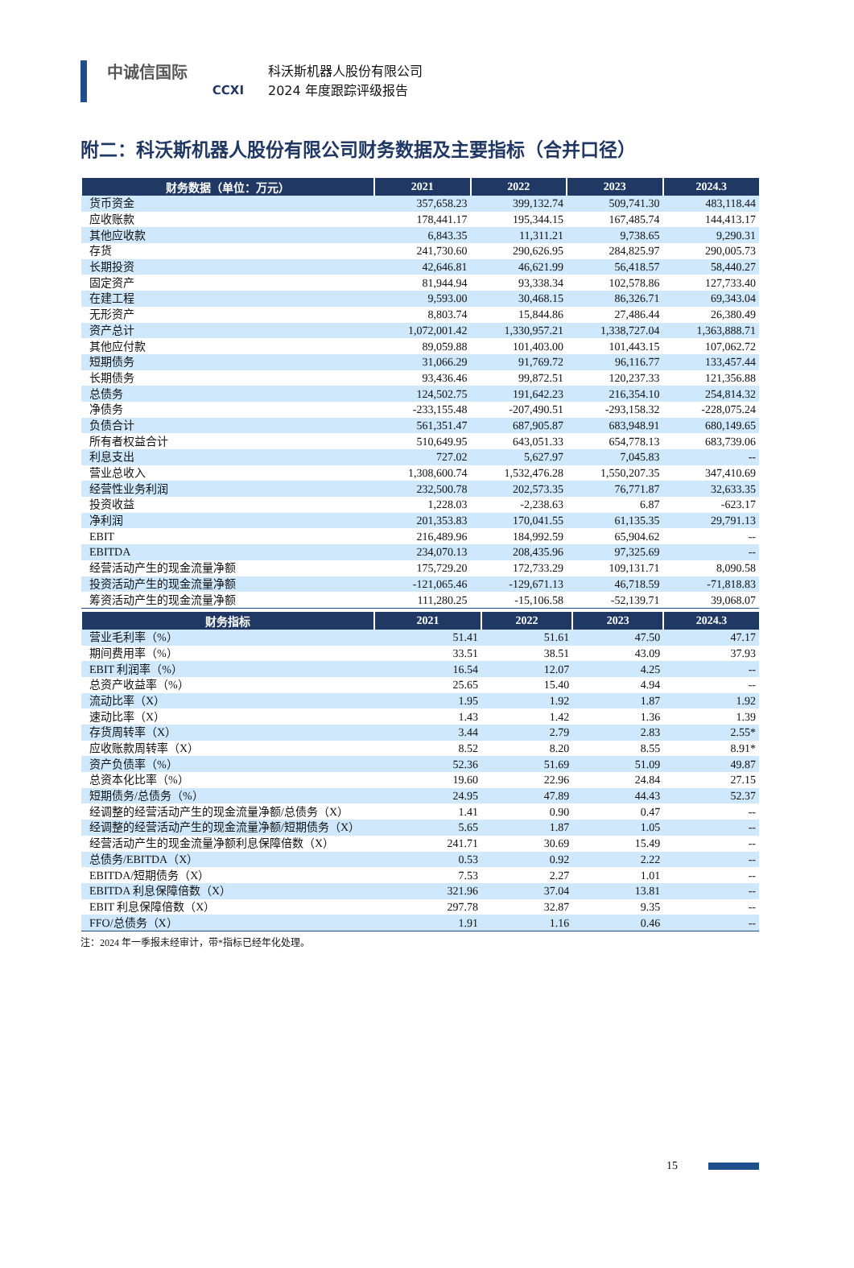中诚信国际
CCXI
科沃斯机器人股份有限公司
2024 年度跟踪评级报告
附二：科沃斯机器人股份有限公司财务数据及主要指标（合并口径）
| 财务数据（单位：万元） | 2021 | 2022 | 2023 | 2024.3 |
| --- | --- | --- | --- | --- |
| 货币资金 | 357,658.23 | 399,132.74 | 509,741.30 | 483,118.44 |
| 应收账款 | 178,441.17 | 195,344.15 | 167,485.74 | 144,413.17 |
| 其他应收款 | 6,843.35 | 11,311.21 | 9,738.65 | 9,290.31 |
| 存货 | 241,730.60 | 290,626.95 | 284,825.97 | 290,005.73 |
| 长期投资 | 42,646.81 | 46,621.99 | 56,418.57 | 58,440.27 |
| 固定资产 | 81,944.94 | 93,338.34 | 102,578.86 | 127,733.40 |
| 在建工程 | 9,593.00 | 30,468.15 | 86,326.71 | 69,343.04 |
| 无形资产 | 8,803.74 | 15,844.86 | 27,486.44 | 26,380.49 |
| 资产总计 | 1,072,001.42 | 1,330,957.21 | 1,338,727.04 | 1,363,888.71 |
| 其他应付款 | 89,059.88 | 101,403.00 | 101,443.15 | 107,062.72 |
| 短期债务 | 31,066.29 | 91,769.72 | 96,116.77 | 133,457.44 |
| 长期债务 | 93,436.46 | 99,872.51 | 120,237.33 | 121,356.88 |
| 总债务 | 124,502.75 | 191,642.23 | 216,354.10 | 254,814.32 |
| 净债务 | -233,155.48 | -207,490.51 | -293,158.32 | -228,075.24 |
| 负债合计 | 561,351.47 | 687,905.87 | 683,948.91 | 680,149.65 |
| 所有者权益合计 | 510,649.95 | 643,051.33 | 654,778.13 | 683,739.06 |
| 利息支出 | 727.02 | 5,627.97 | 7,045.83 | -- |
| 营业总收入 | 1,308,600.74 | 1,532,476.28 | 1,550,207.35 | 347,410.69 |
| 经营性业务利润 | 232,500.78 | 202,573.35 | 76,771.87 | 32,633.35 |
| 投资收益 | 1,228.03 | -2,238.63 | 6.87 | -623.17 |
| 净利润 | 201,353.83 | 170,041.55 | 61,135.35 | 29,791.13 |
| EBIT | 216,489.96 | 184,992.59 | 65,904.62 | -- |
| EBITDA | 234,070.13 | 208,435.96 | 97,325.69 | -- |
| 经营活动产生的现金流量净额 | 175,729.20 | 172,733.29 | 109,131.71 | 8,090.58 |
| 投资活动产生的现金流量净额 | -121,065.46 | -129,671.13 | 46,718.59 | -71,818.83 |
| 筹资活动产生的现金流量净额 | 111,280.25 | -15,106.58 | -52,139.71 | 39,068.07 |
| 财务指标 | 2021 | 2022 | 2023 | 2024.3 |
| --- | --- | --- | --- | --- |
| 营业毛利率（%） | 51.41 | 51.61 | 47.50 | 47.17 |
| 期间费用率（%） | 33.51 | 38.51 | 43.09 | 37.93 |
| EBIT 利润率（%） | 16.54 | 12.07 | 4.25 | -- |
| 总资产收益率（%） | 25.65 | 15.40 | 4.94 | -- |
| 流动比率（X） | 1.95 | 1.92 | 1.87 | 1.92 |
| 速动比率（X） | 1.43 | 1.42 | 1.36 | 1.39 |
| 存货周转率（X） | 3.44 | 2.79 | 2.83 | 2.55* |
| 应收账款周转率（X） | 8.52 | 8.20 | 8.55 | 8.91* |
| 资产负债率（%） | 52.36 | 51.69 | 51.09 | 49.87 |
| 总资本化比率（%） | 19.60 | 22.96 | 24.84 | 27.15 |
| 短期债务/总债务（%） | 24.95 | 47.89 | 44.43 | 52.37 |
| 经调整的经营活动产生的现金流量净额/总债务（X） | 1.41 | 0.90 | 0.47 | -- |
| 经调整的经营活动产生的现金流量净额/短期债务（X） | 5.65 | 1.87 | 1.05 | -- |
| 经营活动产生的现金流量净额利息保障倍数（X） | 241.71 | 30.69 | 15.49 | -- |
| 总债务/EBITDA（X） | 0.53 | 0.92 | 2.22 | -- |
| EBITDA/短期债务（X） | 7.53 | 2.27 | 1.01 | -- |
| EBITDA 利息保障倍数（X） | 321.96 | 37.04 | 13.81 | -- |
| EBIT 利息保障倍数（X） | 297.78 | 32.87 | 9.35 | -- |
| FFO/总债务（X） | 1.91 | 1.16 | 0.46 | -- |
注：2024 年一季报未经审计，带*指标已经年化处理。
15